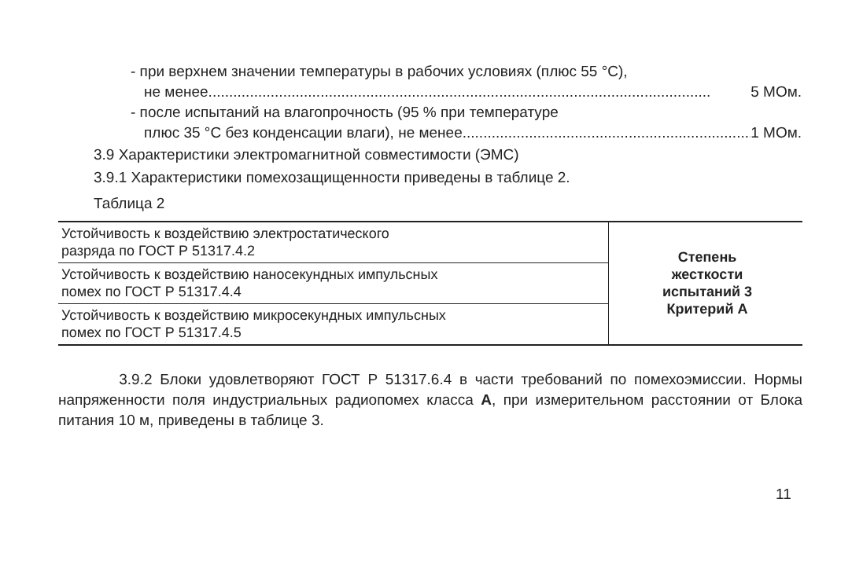- при верхнем значении температуры в рабочих условиях (плюс 55 °С),
не менее......................................................................................................................... 5 МОм.
- после испытаний на влагопрочность (95 % при температуре
плюс 35 °С без конденсации влаги), не менее......................................................................... 1 МОм.
3.9 Характеристики электромагнитной совместимости (ЭМС)
3.9.1 Характеристики помехозащищенности приведены в таблице 2.
Таблица 2
| Устойчивость к воздействию электростатического разряда по ГОСТ Р 51317.4.2 | Степень жесткости испытаний 3 Критерий А |
| Устойчивость к воздействию наносекундных импульсных помех по ГОСТ Р 51317.4.4 | |
| Устойчивость к воздействию микросекундных импульсных помех по ГОСТ Р 51317.4.5 | |
3.9.2 Блоки удовлетворяют ГОСТ Р 51317.6.4 в части требований по помехоэмиссии. Нормы напряженности поля индустриальных радиопомех класса А, при измерительном расстоянии от Блока питания 10 м, приведены в таблице 3.
11